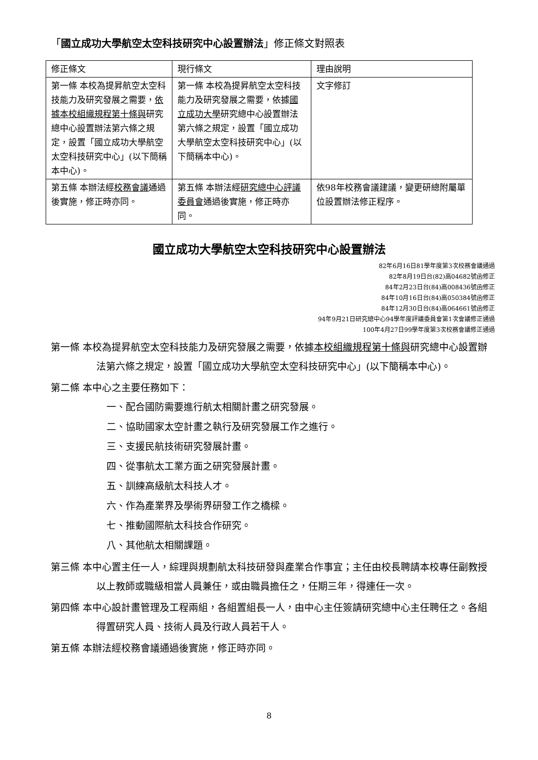「國立成功大學航空太空科技研究中心設置辦法」修正條文對照表
| 修正條文 | 現行條文 | 理由說明 |
| --- | --- | --- |
| 第一條 本校為提昇航空太空科技能力及研究發展之需要， 依據本校組織規程第十條與 研究總中心設置辦法第六條之規定，設置「國立成功大學航空太空科技研究中心」(以下簡稱本中心)。 | 第一條 本校為提昇航空太空科技能力及研究發展之需要，依據 國立成功大學 研究總中心設置辦法第六條之規定，設置「國立成功大學航空太空科技研究中心」(以下簡稱本中心)。 | 文字修訂 |
| 第五條 本辦法經 校務會議 通過後實施，修正時亦同。 | 第五條 本辦法經 研究總中心評議委員會 通過後實施，修正時亦同。 | 依98年校務會議建議，變更研總附屬單位設置辦法修正程序。 |
國立成功大學航空太空科技研究中心設置辦法
82年6月16日81學年度第3次校務會議通過
82年8月19日台(82)高04682號函修正
84年2月23日台(84)高008436號函修正
84年10月16日台(84)高050384號函修正
84年12月30日台(84)高064661號函修正
94年9月21日研究總中心94學年度評議委員會第1次會議修正通過
100年4月27日99學年度第3次校務會議修正通過
第一條 本校為提昇航空太空科技能力及研究發展之需要，依據本校組織規程第十條與研究總中心設置辦法第六條之規定，設置「國立成功大學航空太空科技研究中心」(以下簡稱本中心)。
第二條 本中心之主要任務如下：
一、配合國防需要進行航太相關計畫之研究發展。
二、協助國家太空計畫之執行及研究發展工作之進行。
三、支援民航技術研究發展計畫。
四、從事航太工業方面之研究發展計畫。
五、訓練高級航太科技人才。
六、作為產業界及學術界研發工作之橋樑。
七、推動國際航太科技合作研究。
八、其他航太相關課題。
第三條 本中心置主任一人，綜理與規劃航太科技研發與產業合作事宜；主任由校長聘請本校專任副教授以上教師或職級相當人員兼任，或由職員擔任之，任期三年，得連任一次。
第四條 本中心設計畫管理及工程兩組，各組置組長一人，由中心主任簽請研究總中心主任聘任之。各組得置研究人員、技術人員及行政人員若干人。
第五條 本辦法經校務會議通過後實施，修正時亦同。
8